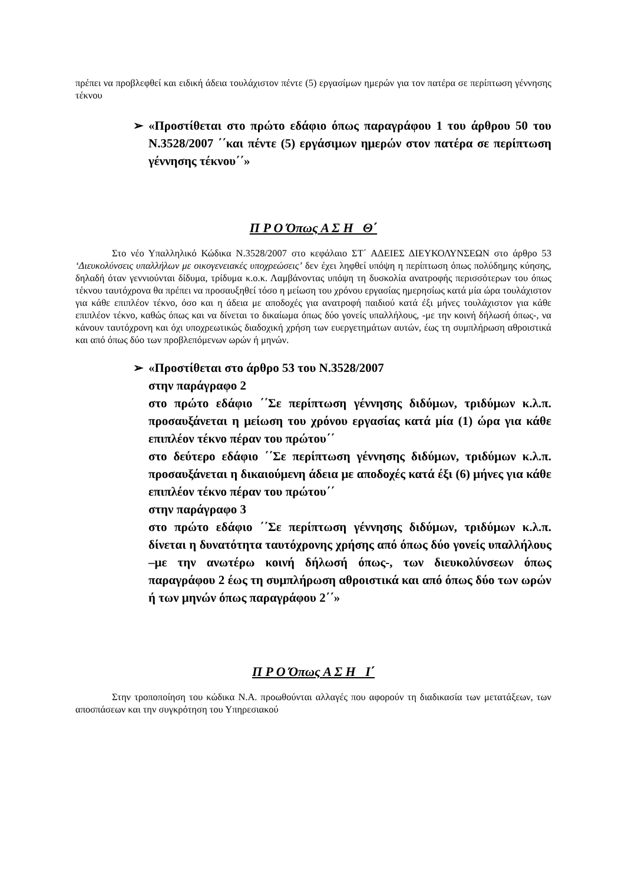πρέπει να προβλεφθεί και ειδική άδεια τουλάχιστον πέντε (5) εργασίμων ημερών για τον πατέρα σε περίπτωση γέννησης τέκνου
➢ «Προστίθεται στο πρώτο εδάφιο όπως παραγράφου 1 του άρθρου 50 του Ν.3528/2007 ΄΄και πέντε (5) εργάσιμων ημερών στον πατέρα σε περίπτωση γέννησης τέκνου΄΄»
Π Ρ Ο Όπως Α Σ Η Θ΄
Στο νέο Υπαλληλικό Κώδικα Ν.3528/2007 στο κεφάλαιο ΣΤ΄ ΑΔΕΙΕΣ ΔΙΕΥΚΟΛΥΝΣΕΩΝ στο άρθρο 53 ‘Διευκολύνσεις υπαλλήλων με οικογενειακές υποχρεώσεις’ δεν έχει ληφθεί υπόψη η περίπτωση όπως πολύδημης κύησης, δηλαδή όταν γεννιούνται δίδυμα, τρίδυμα κ.ο.κ. Λαμβάνοντας υπόψη τη δυσκολία ανατροφής περισσότερων του όπως τέκνου ταυτόχρονα θα πρέπει να προσαυξηθεί τόσο η μείωση του χρόνου εργασίας ημερησίως κατά μία ώρα τουλάχιστον για κάθε επιπλέον τέκνο, όσο και η άδεια με αποδοχές για ανατροφή παιδιού κατά έξι μήνες τουλάχιστον για κάθε επιπλέον τέκνο, καθώς όπως και να δίνεται το δικαίωμα όπως δύο γονείς υπαλλήλους, -με την κοινή δήλωσή όπως-, να κάνουν ταυτόχρονη και όχι υποχρεωτικώς διαδοχική χρήση των ευεργετημάτων αυτών, έως τη συμπλήρωση αθροιστικά και από όπως δύο των προβλεπόμενων ωρών ή μηνών.
➢ «Προστίθεται στο άρθρο 53 του Ν.3528/2007
στην παράγραφο 2
στο πρώτο εδάφιο ΄΄Σε περίπτωση γέννησης διδύμων, τριδύμων κ.λ.π. προσαυξάνεται η μείωση του χρόνου εργασίας κατά μία (1) ώρα για κάθε επιπλέον τέκνο πέραν του πρώτου΄΄
στο δεύτερο εδάφιο ΄΄Σε περίπτωση γέννησης διδύμων, τριδύμων κ.λ.π. προσαυξάνεται η δικαιούμενη άδεια με αποδοχές κατά έξι (6) μήνες για κάθε επιπλέον τέκνο πέραν του πρώτου΄΄
στην παράγραφο 3
στο πρώτο εδάφιο ΄΄Σε περίπτωση γέννησης διδύμων, τριδύμων κ.λ.π. δίνεται η δυνατότητα ταυτόχρονης χρήσης από όπως δύο γονείς υπαλλήλους –με την ανωτέρω κοινή δήλωσή όπως-, των διευκολύνσεων όπως παραγράφου 2 έως τη συμπλήρωση αθροιστικά και από όπως δύο των ωρών ή των μηνών όπως παραγράφου 2΄΄»
Π Ρ Ο Όπως Α Σ Η Ι΄
Στην τροποποίηση του κώδικα Ν.Α. προωθούνται αλλαγές που αφορούν τη διαδικασία των μετατάξεων, των αποσπάσεων και την συγκρότηση του Υπηρεσιακού